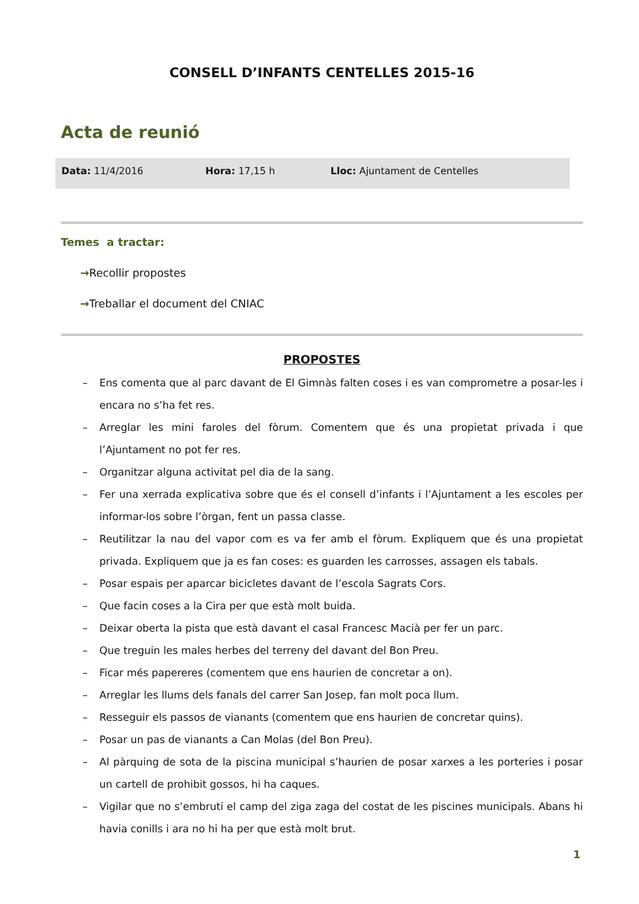CONSELL D’INFANTS CENTELLES 2015-16
Acta de reunió
| Data: 11/4/2016 | Hora: 17,15 h | Lloc: Ajuntament de Centelles |
Temes a tractar:
→Recollir propostes
→Treballar el document del CNIAC
PROPOSTES
– Ens comenta que al parc davant de El Gimnàs falten coses i es van comprometre a posar-les i encara no s’ha fet res.
– Arreglar les mini faroles del fòrum. Comentem que és una propietat privada i que l’Ajuntament no pot fer res.
– Organitzar alguna activitat pel dia de la sang.
– Fer una xerrada explicativa sobre que és el consell d’infants i l’Ajuntament a les escoles per informar-los sobre l’òrgan, fent un passa classe.
– Reutilitzar la nau del vapor com es va fer amb el fòrum. Expliquem que és una propietat privada. Expliquem que ja es fan coses: es guarden les carrosses, assagen els tabals.
– Posar espais per aparcar bicicletes davant de l’escola Sagrats Cors.
– Que facin coses a la Cira per que està molt buida.
– Deixar oberta la pista que està davant el casal Francesc Macià per fer un parc.
– Que treguin les males herbes del terreny del davant del Bon Preu.
– Ficar més papereres (comentem que ens haurien de concretar a on).
– Arreglar les llums dels fanals del carrer San Josep, fan molt poca llum.
– Resseguir els passos de vianants (comentem que ens haurien de concretar quins).
– Posar un pas de vianants a Can Molas (del Bon Preu).
– Al pàrquing de sota de la piscina municipal s’haurien de posar xarxes a les porteries i posar un cartell de prohibit gossos, hi ha caques.
– Vigilar que no s’embruti el camp del ziga zaga del costat de les piscines municipals. Abans hi havia conills i ara no hi ha per que està molt brut.
1